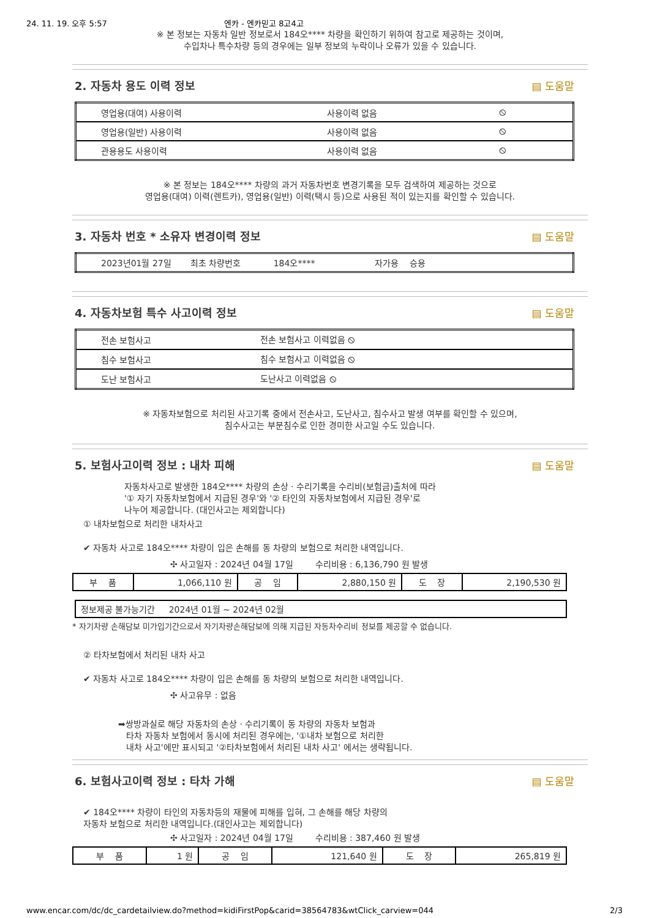24. 11. 19. 오후 5:57 엔카 - 엔카믿고 8고4고
※ 본 정보는 자동차 일반 정보로서 184오**** 차량을 확인하기 위하여 참고로 제공하는 것이며,
수입차나 특수차량 등의 경우에는 일부 정보의 누락이나 오류가 있을 수 있습니다.
2. 자동차 용도 이력 정보 ▤ 도움말
| 영업용(대여) 사용이력 | 사용이력 없음 | ⦸ |
| 영업용(일반) 사용이력 | 사용이력 없음 | ⦸ |
| 관용용도 사용이력 | 사용이력 없음 | ⦸ |
※ 본 정보는 184오**** 차량의 과거 자동차번호 변경기록을 모두 검색하여 제공하는 것으로
영업용(대여) 이력(렌트카), 영업용(일반) 이력(택시 등)으로 사용된 적이 있는지를 확인할 수 있습니다.
3. 자동차 번호 * 소유자 변경이력 정보
▤ 도움말
| 2023년01월 27일 최초 차량번호 184오**** 자가용 승용 |
4. 자동차보험 특수 사고이력 정보 ▤ 도움말
| 전손 보험사고 | 전손 보험사고 이력없음 ⦸ |
| 침수 보험사고 | 침수 보험사고 이력없음 ⦸ |
| 도난 보험사고 | 도난사고 이력없음 ⦸ |
※ 자동차보험으로 처리된 사고기록 중에서 전손사고, 도난사고, 침수사고 발생 여부를 확인할 수 있으며,
침수사고는 부분침수로 인한 경미한 사고일 수도 있습니다.
5. 보험사고이력 정보 : 내차 피해 ▤ 도움말
자동차사고로 발생한 184오**** 차량의 손상 · 수리기록을 수리비(보험금)출처에 따라
'① 자기 자동차보험에서 지급된 경우'와 '② 타인의 자동차보험에서 지급된 경우'로
나누어 제공합니다. (대인사고는 제외합니다)
① 내차보험으로 처리한 내차사고
✔ 자동차 사고로 184오**** 차량이 입은 손해를 동 차량의 보험으로 처리한 내역입니다.
✣ 사고일자 : 2024년 04월 17일 수리비용 : 6,136,790 원 발생
| 부 품 | 1,066,110 원 | 공 임 | 2,880,150 원 | 도 장 | 2,190,530 원 |
| 정보제공 불가능기간 2024년 01월 ~ 2024년 02월 |
* 자기차량 손해담보 미가입기간으로서 자기차량손해담보에 의해 지급된 자동차수리비 정보를 제공할 수 없습니다.
② 타차보험에서 처리된 내차 사고
✔ 자동차 사고로 184오**** 차량이 입은 손해를 동 차량의 보험으로 처리한 내역입니다.
✣ 사고유무 : 없음
➡쌍방과실로 해당 자동차의 손상 · 수리기록이 동 차량의 자동차 보험과
타차 자동차 보험에서 동시에 처리된 경우에는, '①내차 보험으로 처리한
내차 사고'에만 표시되고 '②타차보험에서 처리된 내차 사고' 에서는 생략됩니다.
6. 보험사고이력 정보 : 타차 가해 ▤ 도움말
✔ 184오**** 차량이 타인의 자동차등의 재물에 피해를 입혀, 그 손해를 해당 차량의
자동차 보험으로 처리한 내역입니다.(대인사고는 제외합니다)
✣ 사고일자 : 2024년 04월 17일 수리비용 : 387,460 원 발생
| 부 품 | 1 원 | 공 임 | 121,640 원 | 도 장 | 265,819 원 |
www.encar.com/dc/dc_cardetailview.do?method=kidiFirstPop&carid=38564783&wtClick_carview=044 2/3